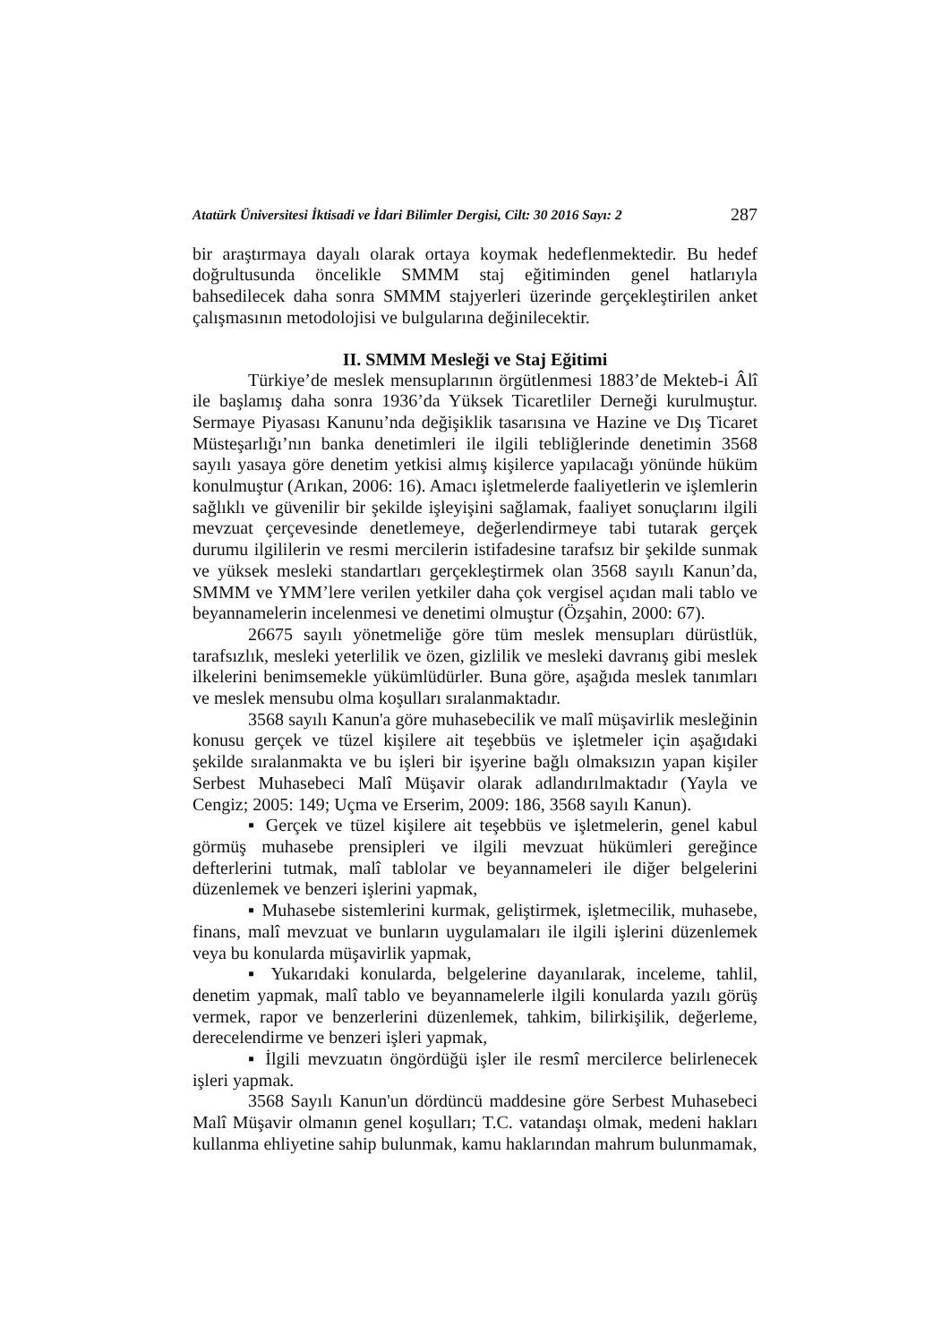Atatürk Üniversitesi İktisadi ve İdari Bilimler Dergisi, Cilt: 30 2016 Sayı: 2 287
bir araştırmaya dayalı olarak ortaya koymak hedeflenmektedir. Bu hedef doğrultusunda öncelikle SMMM staj eğitiminden genel hatlarıyla bahsedilecek daha sonra SMMM stajyerleri üzerinde gerçekleştirilen anket çalışmasının metodolojisi ve bulgularına değinilecektir.
II. SMMM Mesleği ve Staj Eğitimi
Türkiye’de meslek mensuplarının örgütlenmesi 1883’de Mekteb-i Âlî ile başlamış daha sonra 1936’da Yüksek Ticaretliler Derneği kurulmuştur. Sermaye Piyasası Kanunu’nda değişiklik tasarısına ve Hazine ve Dış Ticaret Müsteşarlığı’nın banka denetimleri ile ilgili tebliğlerinde denetimin 3568 sayılı yasaya göre denetim yetkisi almış kişilerce yapılacağı yönünde hüküm konulmuştur (Arıkan, 2006: 16). Amacı işletmelerde faaliyetlerin ve işlemlerin sağlıklı ve güvenilir bir şekilde işleyişini sağlamak, faaliyet sonuçlarını ilgili mevzuat çerçevesinde denetlemeye, değerlendirmeye tabi tutarak gerçek durumu ilgililerin ve resmi mercilerin istifadesine tarafsız bir şekilde sunmak ve yüksek mesleki standartları gerçekleştirmek olan 3568 sayılı Kanun’da, SMMM ve YMM’lere verilen yetkiler daha çok vergisel açıdan mali tablo ve beyannamelerin incelenmesi ve denetimi olmuştur (Özşahin, 2000: 67).
26675 sayılı yönetmeliğe göre tüm meslek mensupları dürüstlük, tarafsızlık, mesleki yeterlilik ve özen, gizlilik ve mesleki davranış gibi meslek ilkelerini benimsemekle yükümlüdürler. Buna göre, aşağıda meslek tanımları ve meslek mensubu olma koşulları sıralanmaktadır.
3568 sayılı Kanun'a göre muhasebecilik ve malî müşavirlik mesleğinin konusu gerçek ve tüzel kişilere ait teşebbüs ve işletmeler için aşağıdaki şekilde sıralanmakta ve bu işleri bir işyerine bağlı olmaksızın yapan kişiler Serbest Muhasebeci Malî Müşavir olarak adlandırılmaktadır (Yayla ve Cengiz; 2005: 149; Uçma ve Erserim, 2009: 186, 3568 sayılı Kanun).
▪ Gerçek ve tüzel kişilere ait teşebbüs ve işletmelerin, genel kabul görmüş muhasebe prensipleri ve ilgili mevzuat hükümleri gereğince defterlerini tutmak, malî tablolar ve beyannameleri ile diğer belgelerini düzenlemek ve benzeri işlerini yapmak,
▪ Muhasebe sistemlerini kurmak, geliştirmek, işletmecilik, muhasebe, finans, malî mevzuat ve bunların uygulamaları ile ilgili işlerini düzenlemek veya bu konularda müşavirlik yapmak,
▪ Yukarıdaki konularda, belgelerine dayanılarak, inceleme, tahlil, denetim yapmak, malî tablo ve beyannamelerle ilgili konularda yazılı görüş vermek, rapor ve benzerlerini düzenlemek, tahkim, bilirkişilik, değerleme, derecelendirme ve benzeri işleri yapmak,
▪ İlgili mevzuatın öngördüğü işler ile resmî mercilerce belirlenecek işleri yapmak.
3568 Sayılı Kanun'un dördüncü maddesine göre Serbest Muhasebeci Malî Müşavir olmanın genel koşulları; T.C. vatandaşı olmak, medeni hakları kullanma ehliyetine sahip bulunmak, kamu haklarından mahrum bulunmamak,